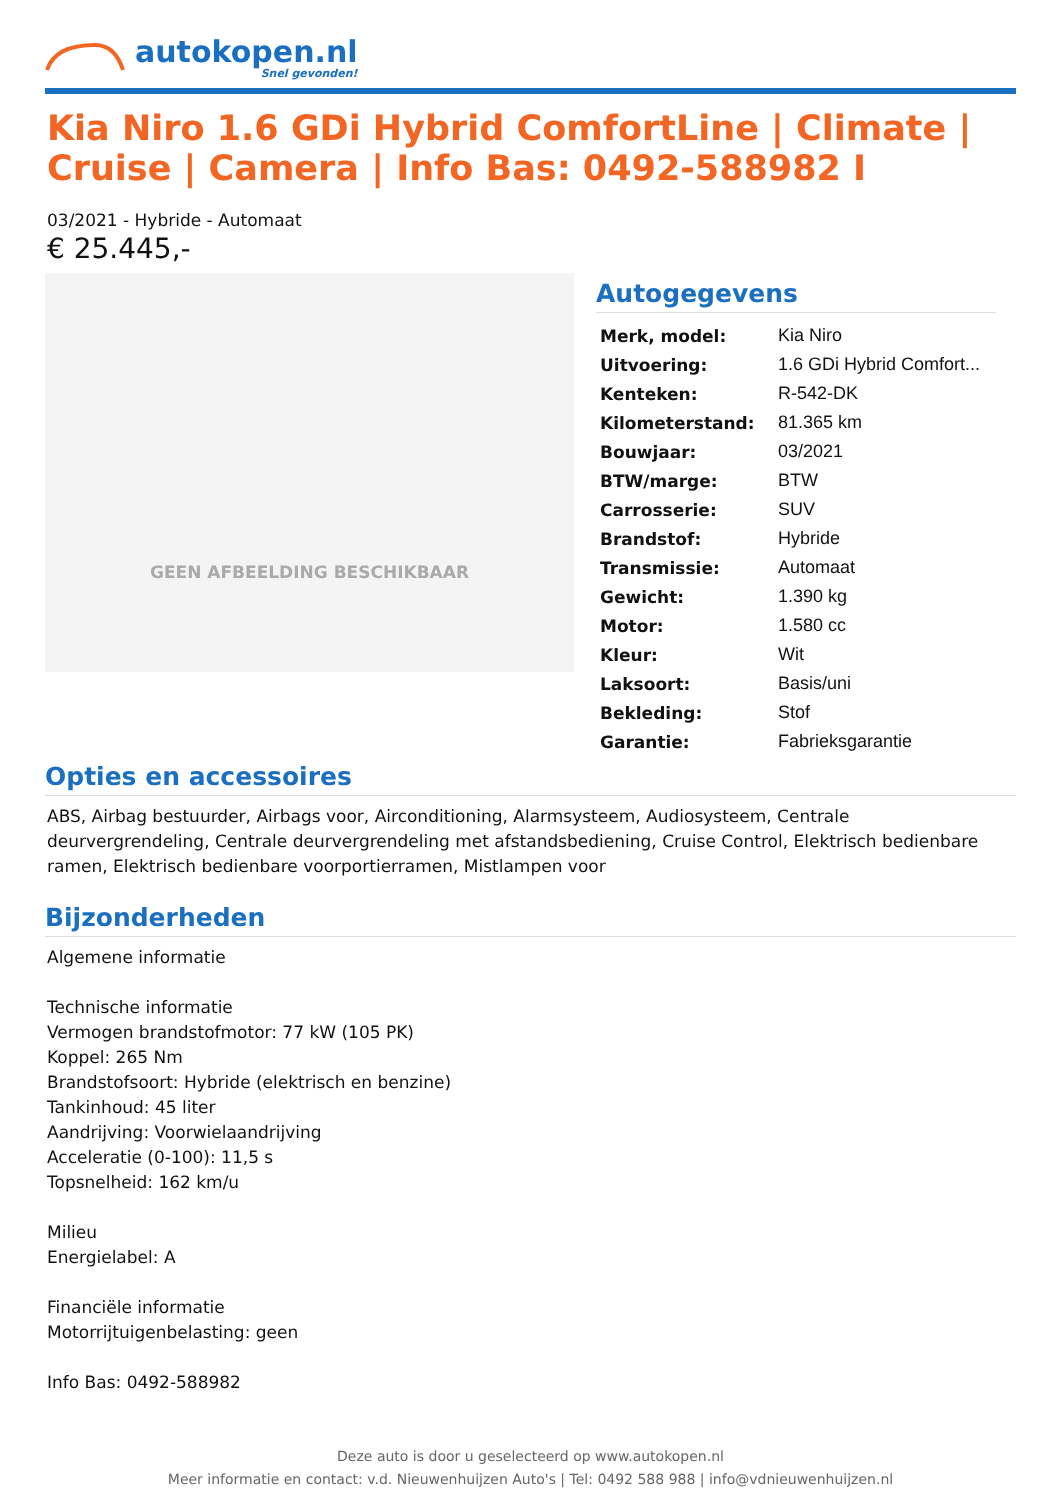autokopen.nl
Snel gevonden!
Kia Niro 1.6 GDi Hybrid ComfortLine | Climate | Cruise | Camera | Info Bas: 0492-588982 I
03/2021 - Hybride - Automaat
€ 25.445,-
GEEN AFBEELDING BESCHIKBAAR
Autogegevens
| Merk, model: | Kia Niro |
| Uitvoering: | 1.6 GDi Hybrid Comfort... |
| Kenteken: | R-542-DK |
| Kilometerstand: | 81.365 km |
| Bouwjaar: | 03/2021 |
| BTW/marge: | BTW |
| Carrosserie: | SUV |
| Brandstof: | Hybride |
| Transmissie: | Automaat |
| Gewicht: | 1.390 kg |
| Motor: | 1.580 cc |
| Kleur: | Wit |
| Laksoort: | Basis/uni |
| Bekleding: | Stof |
| Garantie: | Fabrieksgarantie |
Opties en accessoires
ABS, Airbag bestuurder, Airbags voor, Airconditioning, Alarmsysteem, Audiosysteem, Centrale deurvergrendeling, Centrale deurvergrendeling met afstandsbediening, Cruise Control, Elektrisch bedienbare ramen, Elektrisch bedienbare voorportierramen, Mistlampen voor
Bijzonderheden
Algemene informatie
Technische informatie
Vermogen brandstofmotor: 77 kW (105 PK)
Koppel: 265 Nm
Brandstofsoort: Hybride (elektrisch en benzine)
Tankinhoud: 45 liter
Aandrijving: Voorwielaandrijving
Acceleratie (0-100): 11,5 s
Topsnelheid: 162 km/u
Milieu
Energielabel: A
Financiële informatie
Motorrijtuigenbelasting: geen
Info Bas: 0492-588982
Deze auto is door u geselecteerd op www.autokopen.nl
Meer informatie en contact: v.d. Nieuwenhuijzen Auto's | Tel: 0492 588 988 | info@vdnieuwenhuijzen.nl